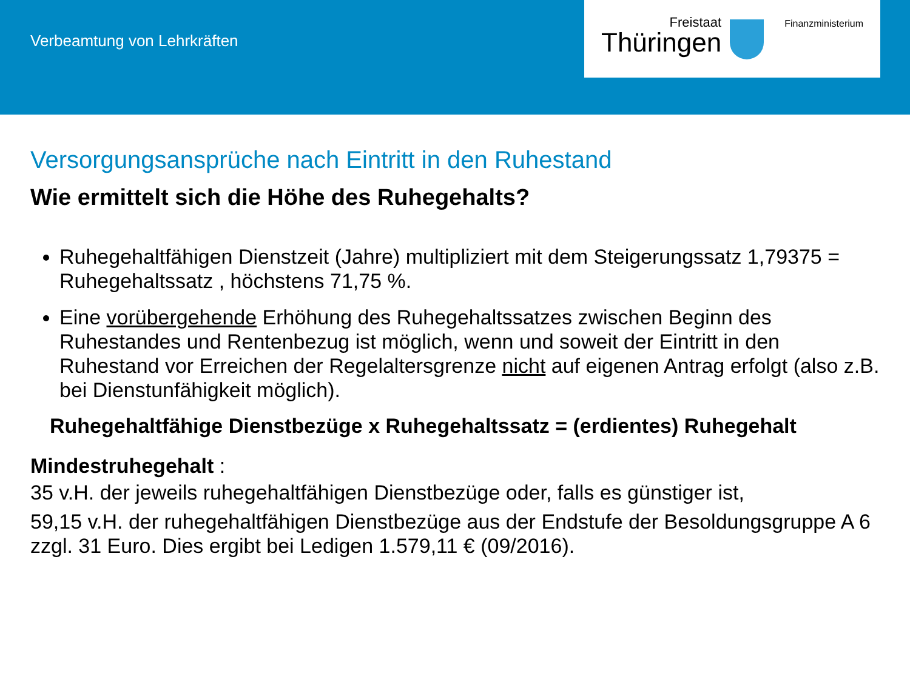Verbeamtung von Lehrkräften
Freistaat
Thüringen
Finanzministerium
Versorgungsansprüche nach Eintritt in den Ruhestand
Wie ermittelt sich die Höhe des Ruhegehalts?
Ruhegehaltfähigen Dienstzeit (Jahre) multipliziert mit dem Steigerungssatz 1,79375 = Ruhegehaltssatz , höchstens 71,75 %.
Eine vorübergehende Erhöhung des Ruhegehaltssatzes zwischen Beginn des Ruhestandes und Rentenbezug ist möglich, wenn und soweit der Eintritt in den Ruhestand vor Erreichen der Regelaltersgrenze nicht auf eigenen Antrag erfolgt (also z.B. bei Dienstunfähigkeit möglich).
Ruhegehaltfähige Dienstbezüge x Ruhegehaltssatz = (erdientes) Ruhegehalt
Mindestruhegehalt :
35 v.H. der jeweils ruhegehaltfähigen Dienstbezüge oder, falls es günstiger ist,
59,15 v.H. der ruhegehaltfähigen Dienstbezüge aus der Endstufe der Besoldungsgruppe A 6 zzgl. 31 Euro. Dies ergibt bei Ledigen 1.579,11 € (09/2016).